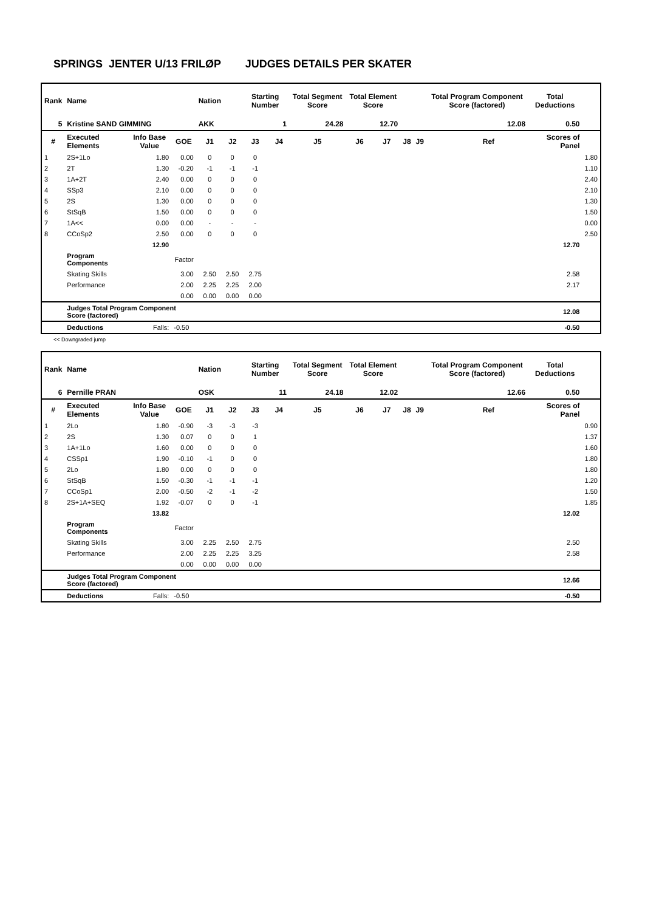SPRINGS JENTER U/13 FRILØP JUDGES DETAILS PER SKATER
| Rank | Name | | | Nation | | Starting Number | | Total Segment Score | Total Element Score | | | | Total Program Component Score (factored) | | Total Deductions | |
| 5 | Kristine SAND GIMMING | | | AKK | | 1 | | 24.28 | 12.70 | | | | 12.08 | | 0.50 | |
| # | Executed Elements | Info Base Value | GOE | J1 | J2 | J3 | J4 | J5 | J6 | J7 | J8 | J9 | | Ref | Scores of Panel | |
| 1 | 2S+1Lo | 1.80 | 0.00 | 0 | 0 | 0 | | | | | | | | | | 1.80 |
| 2 | 2T | 1.30 | -0.20 | -1 | -1 | -1 | | | | | | | | | | 1.10 |
| 3 | 1A+2T | 2.40 | 0.00 | 0 | 0 | 0 | | | | | | | | | | 2.40 |
| 4 | SSp3 | 2.10 | 0.00 | 0 | 0 | 0 | | | | | | | | | | 2.10 |
| 5 | 2S | 1.30 | 0.00 | 0 | 0 | 0 | | | | | | | | | | 1.30 |
| 6 | StSqB | 1.50 | 0.00 | 0 | 0 | 0 | | | | | | | | | | 1.50 |
| 7 | 1A<< | 0.00 | 0.00 | - | - | - | | | | | | | | | | 0.00 |
| 8 | CCoSp2 | 2.50 | 0.00 | 0 | 0 | 0 | | | | | | | | | | 2.50 |
| | | 12.90 | | | | | | | | | | | | 12.70 | | |
| | Program Components | | Factor | | | | | | | | | | | | | |
| | Skating Skills | | 3.00 | 2.50 | 2.50 | 2.75 | | | | | | | | 2.58 | | |
| | Performance | | 2.00 | 2.25 | 2.25 | 2.00 | | | | | | | | 2.17 | | |
| | | | 0.00 | 0.00 | 0.00 | 0.00 | | | | | | | | | | |
| | Judges Total Program Component Score (factored) | | | | | | | | | | | | | 12.08 | | |
| | Deductions | Falls: | -0.50 | | | | | | | | | | | -0.50 | | |
<< Downgraded jump
| Rank | Name | | | Nation | | Starting Number | | Total Segment Score | Total Element Score | | | | Total Program Component Score (factored) | | Total Deductions | |
| 6 | Pernille PRAN | | | OSK | | 11 | | 24.18 | 12.02 | | | | 12.66 | | 0.50 | |
| # | Executed Elements | Info Base Value | GOE | J1 | J2 | J3 | J4 | J5 | J6 | J7 | J8 | J9 | | Ref | Scores of Panel | |
| 1 | 2Lo | 1.80 | -0.90 | -3 | -3 | -3 | | | | | | | | | | 0.90 |
| 2 | 2S | 1.30 | 0.07 | 0 | 0 | 1 | | | | | | | | | | 1.37 |
| 3 | 1A+1Lo | 1.60 | 0.00 | 0 | 0 | 0 | | | | | | | | | | 1.60 |
| 4 | CSSp1 | 1.90 | -0.10 | -1 | 0 | 0 | | | | | | | | | | 1.80 |
| 5 | 2Lo | 1.80 | 0.00 | 0 | 0 | 0 | | | | | | | | | | 1.80 |
| 6 | StSqB | 1.50 | -0.30 | -1 | -1 | -1 | | | | | | | | | | 1.20 |
| 7 | CCoSp1 | 2.00 | -0.50 | -2 | -1 | -2 | | | | | | | | | | 1.50 |
| 8 | 2S+1A+SEQ | 1.92 | -0.07 | 0 | 0 | -1 | | | | | | | | | | 1.85 |
| | | 13.82 | | | | | | | | | | | | 12.02 | | |
| | Program Components | | Factor | | | | | | | | | | | | | |
| | Skating Skills | | 3.00 | 2.25 | 2.50 | 2.75 | | | | | | | | 2.50 | | |
| | Performance | | 2.00 | 2.25 | 2.25 | 3.25 | | | | | | | | 2.58 | | |
| | | | 0.00 | 0.00 | 0.00 | 0.00 | | | | | | | | | | |
| | Judges Total Program Component Score (factored) | | | | | | | | | | | | | 12.66 | | |
| | Deductions | Falls: | -0.50 | | | | | | | | | | | -0.50 | | |